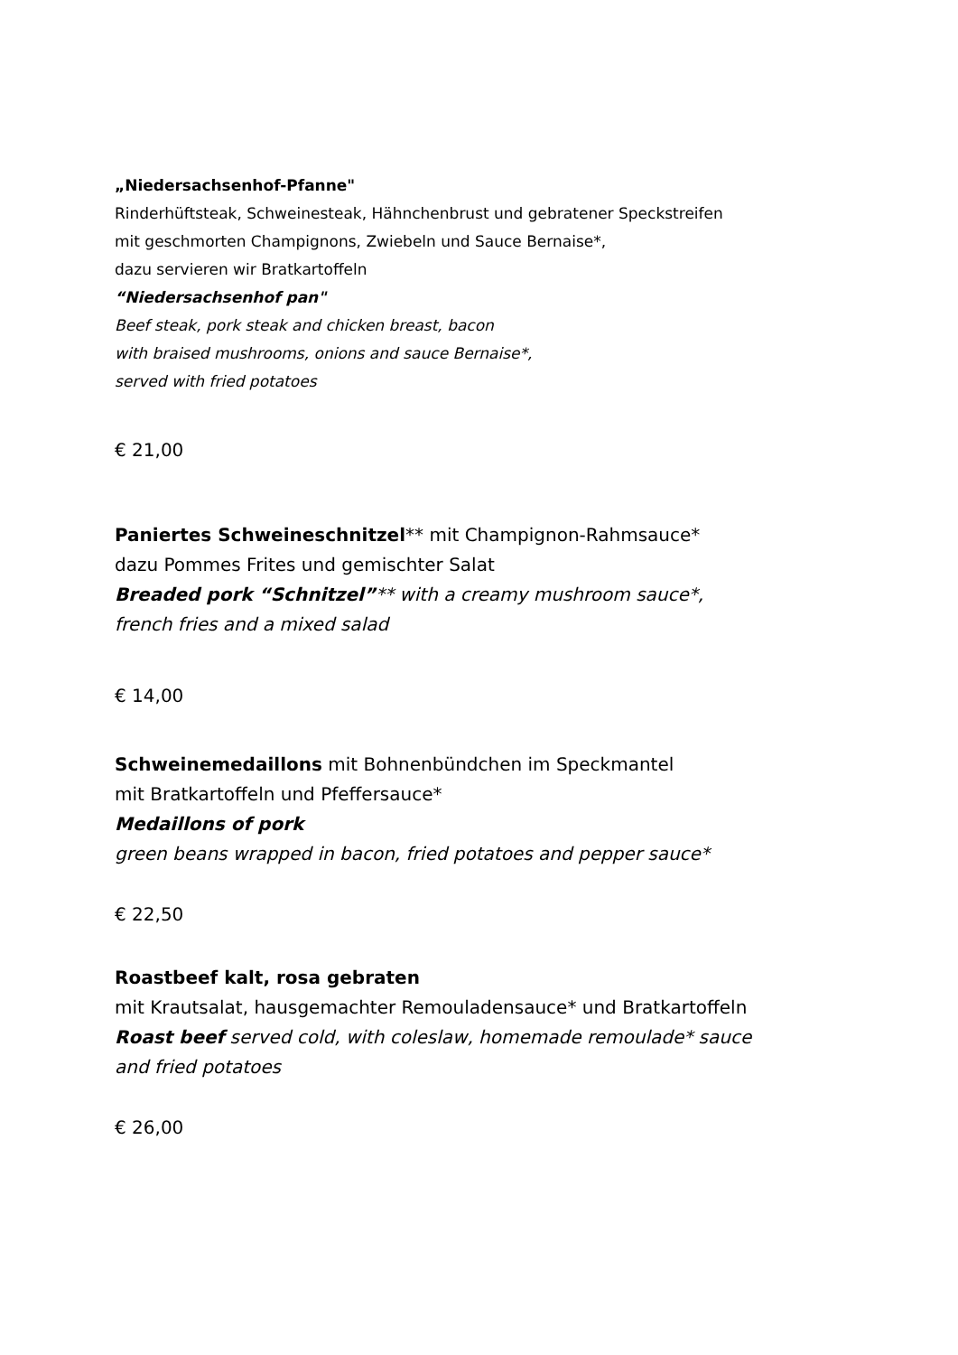„Niedersachsenhof-Pfanne"
Rinderhüftsteak, Schweinesteak, Hähnchenbrust und gebratener Speckstreifen
mit geschmorten Champignons, Zwiebeln und Sauce Bernaise*,
dazu servieren wir Bratkartoffeln
“Niedersachsenhof pan"
Beef steak, pork steak and chicken breast, bacon
with braised mushrooms, onions and sauce Bernaise*,
served with fried potatoes
€ 21,00
Paniertes Schweineschnitzel** mit Champignon-Rahmsauce*
dazu Pommes Frites und gemischter Salat
Breaded pork “Schnitzel”** with a creamy mushroom sauce*,
french fries and a mixed salad
€ 14,00
Schweinemedaillons mit Bohnenbündchen im Speckmantel
mit Bratkartoffeln und Pfeffersauce*
Medaillons of pork
green beans wrapped in bacon, fried potatoes and pepper sauce*
€ 22,50
Roastbeef kalt, rosa gebraten
mit Krautsalat, hausgemachter Remouladensauce* und Bratkartoffeln
Roast beef served cold, with coleslaw, homemade remoulade* sauce
and fried potatoes
€ 26,00